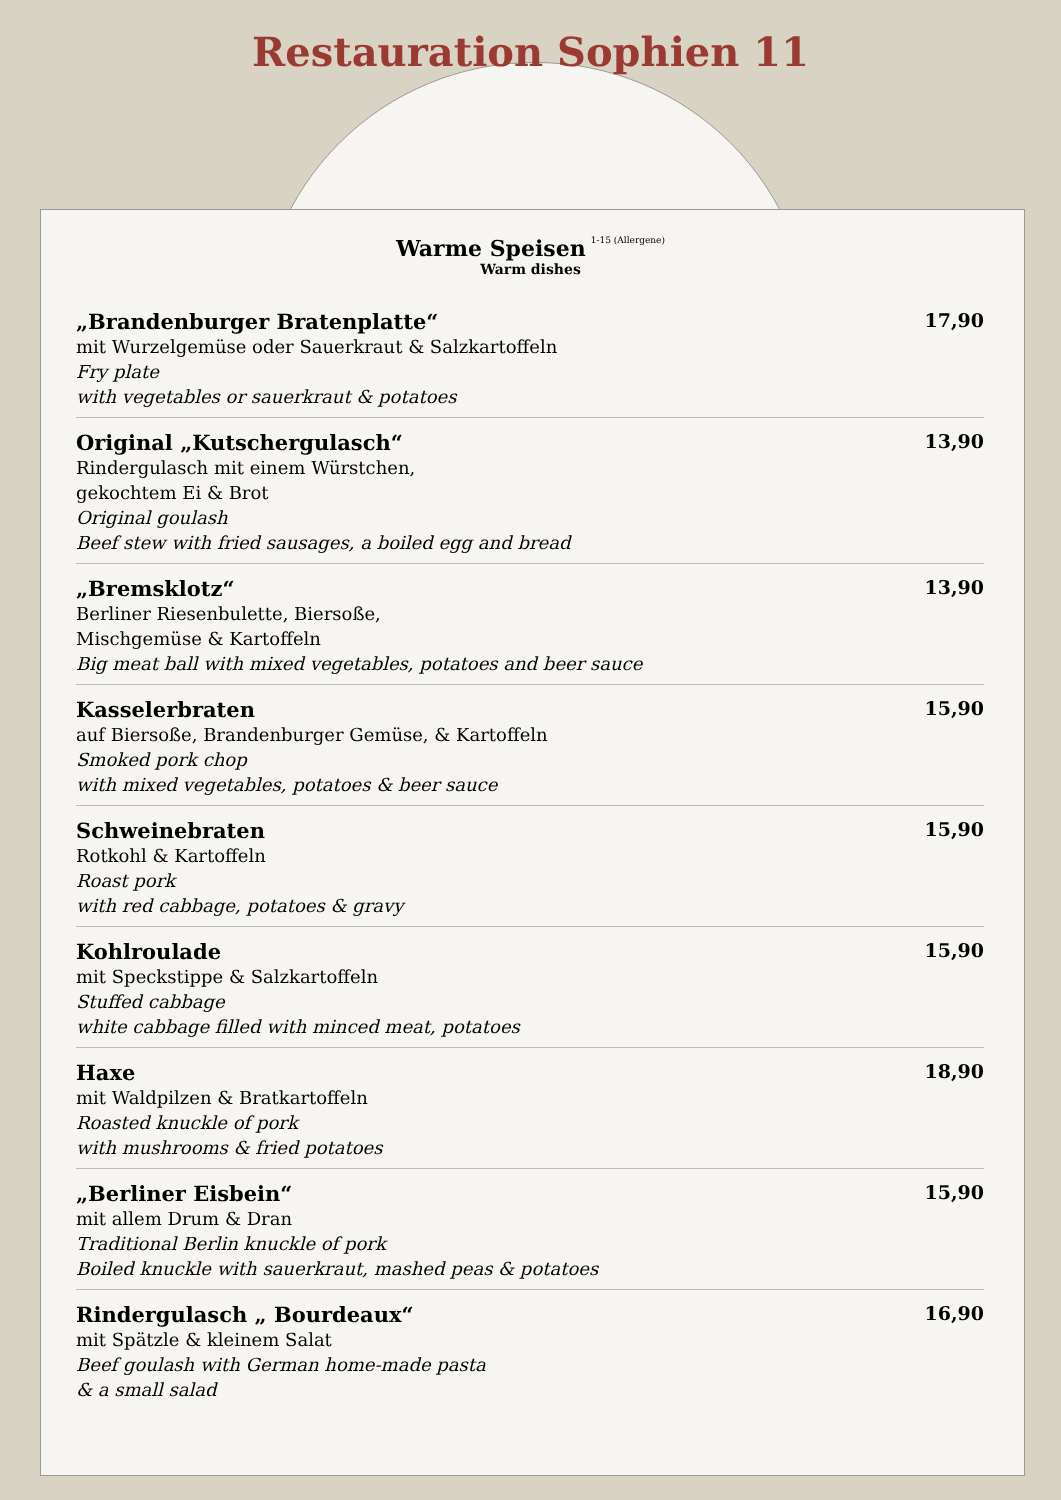Restauration Sophien 11
Warme Speisen 1-15 (Allergene)
Warm dishes
„Brandenburger Bratenplatte“
mit Wurzelgemüse oder Sauerkraut & Salzkartoffeln
Fry plate
with vegetables or sauerkraut & potatoes
17,90
Original „Kutschergulasch“
Rindergulasch mit einem Würstchen,
gekochtem Ei & Brot
Original goulash
Beef stew with fried sausages, a boiled egg and bread
13,90
„Bremsklotz“
Berliner Riesenbulette, Biersoße,
Mischgemüse & Kartoffeln
Big meat ball with mixed vegetables, potatoes and beer sauce
13,90
Kasselerbraten
auf Biersoße, Brandenburger Gemüse, & Kartoffeln
Smoked pork chop
with mixed vegetables, potatoes & beer sauce
15,90
Schweinebraten
Rotkohl & Kartoffeln
Roast pork
with red cabbage, potatoes & gravy
15,90
Kohlroulade
mit Speckstippe & Salzkartoffeln
Stuffed cabbage
white cabbage filled with minced meat, potatoes
15,90
Haxe
mit Waldpilzen & Bratkartoffeln
Roasted knuckle of pork
with mushrooms & fried potatoes
18,90
„Berliner Eisbein“
mit allem Drum & Dran
Traditional Berlin knuckle of pork
Boiled knuckle with sauerkraut, mashed peas & potatoes
15,90
Rindergulasch „ Bourdeaux“
mit Spätzle & kleinem Salat
Beef goulash with German home-made pasta
& a small salad
16,90